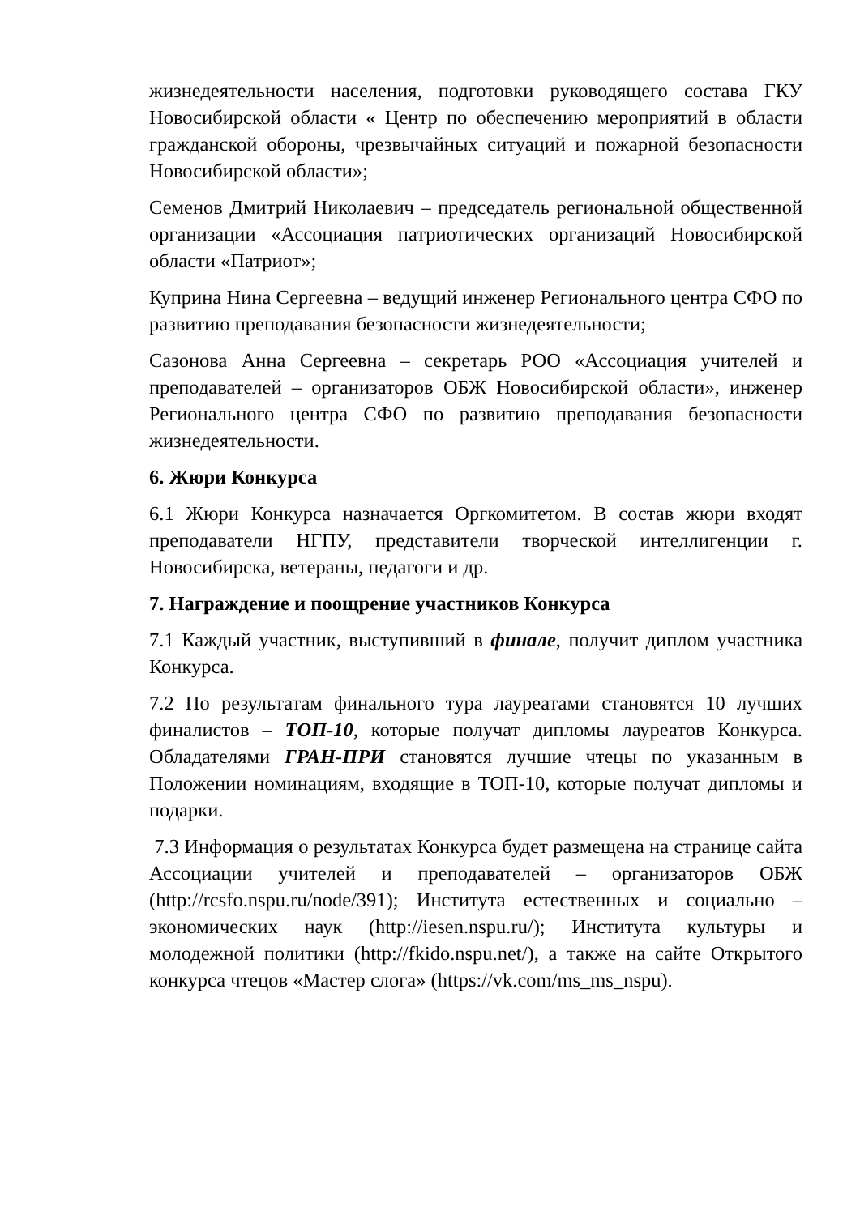жизнедеятельности населения, подготовки руководящего состава ГКУ Новосибирской области « Центр по обеспечению мероприятий в области гражданской обороны, чрезвычайных ситуаций и пожарной безопасности Новосибирской области»;
Семенов Дмитрий Николаевич – председатель региональной общественной организации «Ассоциация патриотических организаций Новосибирской области «Патриот»;
Куприна Нина Сергеевна – ведущий инженер Регионального центра СФО по развитию преподавания безопасности жизнедеятельности;
Сазонова Анна Сергеевна – секретарь РОО «Ассоциация учителей и преподавателей – организаторов ОБЖ Новосибирской области», инженер Регионального центра СФО по развитию преподавания безопасности жизнедеятельности.
6. Жюри Конкурса
6.1 Жюри Конкурса назначается Оргкомитетом. В состав жюри входят преподаватели НГПУ, представители творческой интеллигенции г. Новосибирска, ветераны, педагоги и др.
7. Награждение и поощрение участников Конкурса
7.1 Каждый участник, выступивший в финале, получит диплом участника Конкурса.
7.2 По результатам финального тура лауреатами становятся 10 лучших финалистов – ТОП-10, которые получат дипломы лауреатов Конкурса. Обладателями ГРАН-ПРИ становятся лучшие чтецы по указанным в Положении номинациям, входящие в ТОП-10, которые получат дипломы и подарки.
7.3 Информация о результатах Конкурса будет размещена на странице сайта Ассоциации учителей и преподавателей – организаторов ОБЖ (http://rcsfo.nspu.ru/node/391); Института естественных и социально – экономических наук (http://iesen.nspu.ru/); Института культуры и молодежной политики (http://fkido.nspu.net/), а также на сайте Открытого конкурса чтецов «Мастер слога» (https://vk.com/ms_ms_nspu).